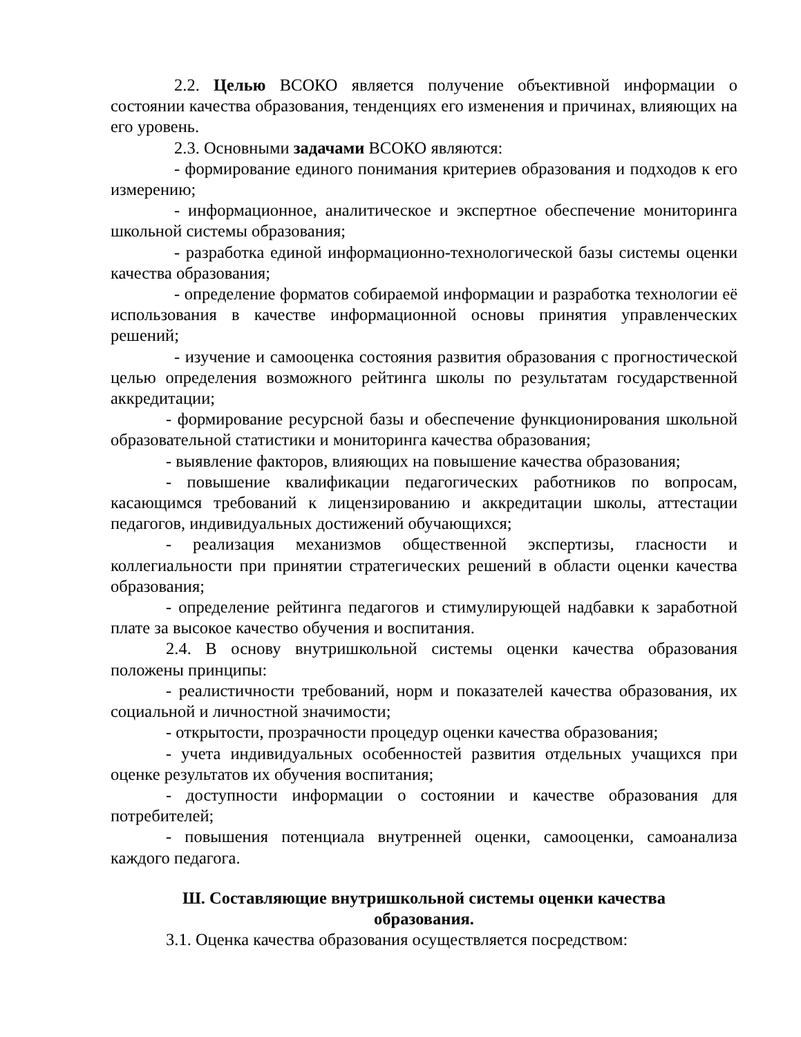2.2. Целью ВСОКО является получение объективной информации о состоянии качества образования, тенденциях его изменения и причинах, влияющих на его уровень.
2.3. Основными задачами ВСОКО являются:
- формирование единого понимания критериев образования и подходов к его измерению;
- информационное, аналитическое и экспертное обеспечение мониторинга школьной системы образования;
- разработка единой информационно-технологической базы системы оценки качества образования;
- определение форматов собираемой информации и разработка технологии её использования в качестве информационной основы принятия управленческих решений;
- изучение и самооценка состояния развития образования с прогностической целью определения возможного рейтинга школы по результатам государственной аккредитации;
- формирование ресурсной базы и обеспечение функционирования школьной образовательной статистики и мониторинга качества образования;
- выявление факторов, влияющих на повышение качества образования;
- повышение квалификации педагогических работников по вопросам, касающимся требований к лицензированию и аккредитации школы, аттестации педагогов, индивидуальных достижений обучающихся;
- реализация механизмов общественной экспертизы, гласности и коллегиальности при принятии стратегических решений в области оценки качества образования;
- определение рейтинга педагогов и стимулирующей надбавки к заработной плате за высокое качество обучения и воспитания.
2.4. В основу внутришкольной системы оценки качества образования положены принципы:
- реалистичности требований, норм и показателей качества образования, их социальной и личностной значимости;
- открытости, прозрачности процедур оценки качества образования;
- учета индивидуальных особенностей развития отдельных учащихся при оценке результатов их обучения воспитания;
- доступности информации о состоянии и качестве образования для потребителей;
- повышения потенциала внутренней оценки, самооценки, самоанализа каждого педагога.
Ш. Составляющие внутришкольной системы оценки качества
образования.
3.1. Оценка качества образования осуществляется посредством: